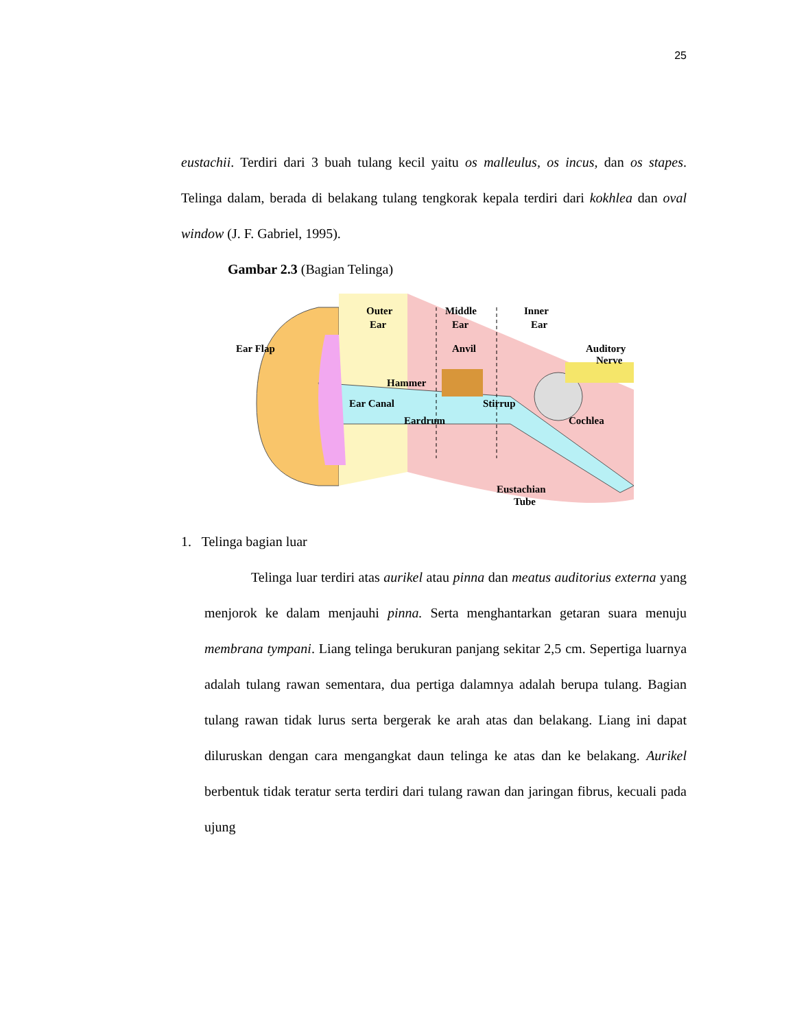25
eustachii. Terdiri dari 3 buah tulang kecil yaitu os malleulus, os incus, dan os stapes. Telinga dalam, berada di belakang tulang tengkorak kepala terdiri dari kokhlea dan oval window (J. F. Gabriel, 1995).
Gambar 2.3 (Bagian Telinga)
Outer
Ear
Middle
Ear
Inner
Ear
Ear Flap
Anvil
Auditory
Nerve
Hammer
Ear Canal
Stirrup
Eardrum
Cochlea
Eustachian
Tube
1. Telinga bagian luar
Telinga luar terdiri atas aurikel atau pinna dan meatus auditorius externa yang menjorok ke dalam menjauhi pinna. Serta menghantarkan getaran suara menuju membrana tympani. Liang telinga berukuran panjang sekitar 2,5 cm. Sepertiga luarnya adalah tulang rawan sementara, dua pertiga dalamnya adalah berupa tulang. Bagian tulang rawan tidak lurus serta bergerak ke arah atas dan belakang. Liang ini dapat diluruskan dengan cara mengangkat daun telinga ke atas dan ke belakang. Aurikel berbentuk tidak teratur serta terdiri dari tulang rawan dan jaringan fibrus, kecuali pada ujung